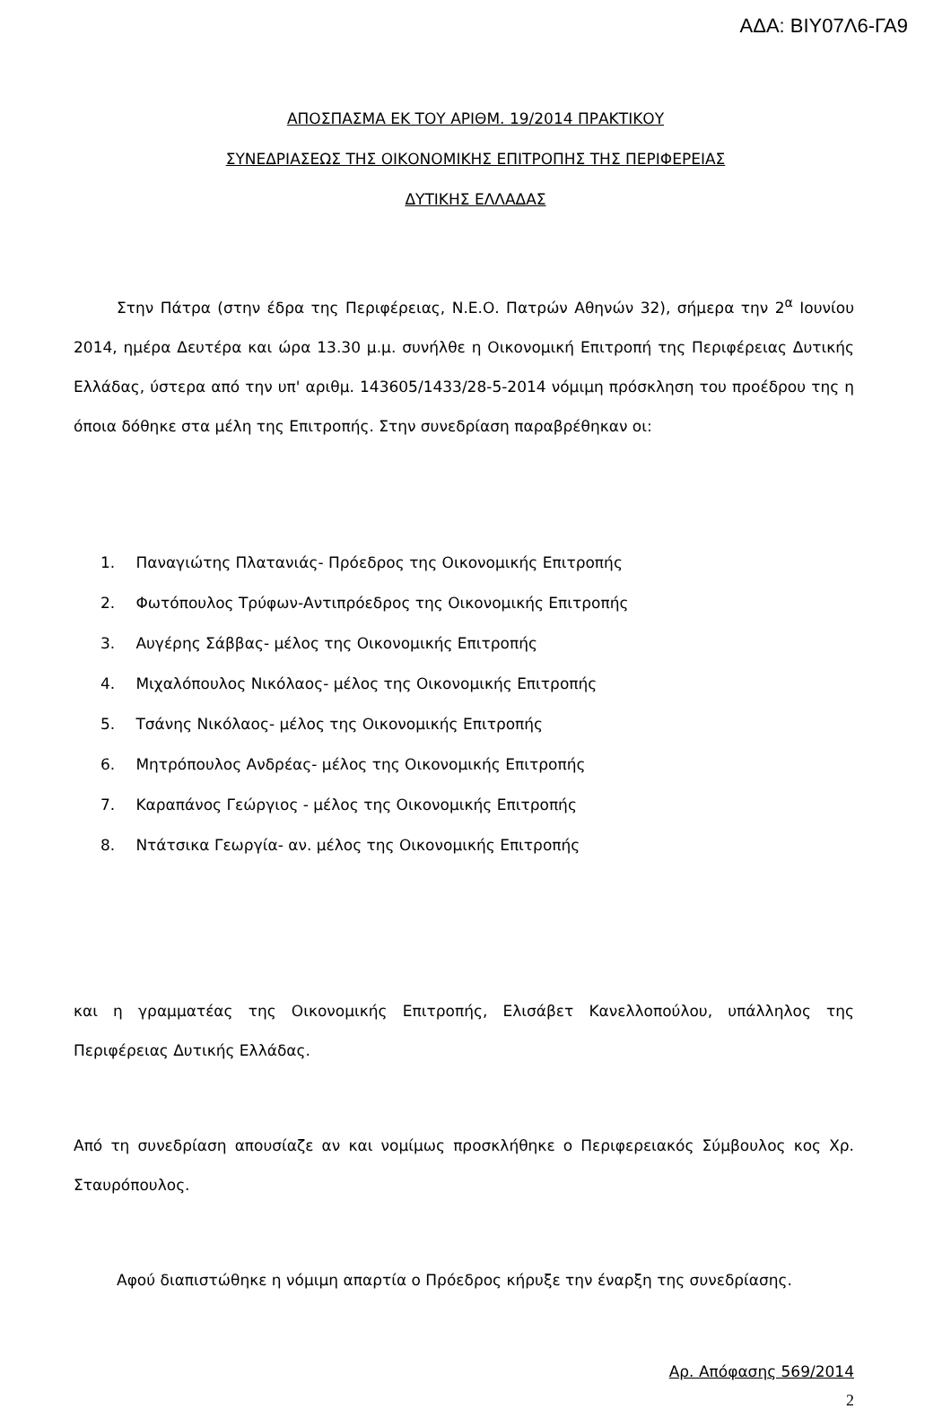ΑΔΑ: ΒΙΥ07Λ6-ΓΑ9
ΑΠΟΣΠΑΣΜΑ ΕΚ ΤΟΥ ΑΡΙΘΜ. 19/2014 ΠΡΑΚΤΙΚΟΥ
ΣΥΝΕΔΡΙΑΣΕΩΣ ΤΗΣ ΟΙΚΟΝΟΜΙΚΗΣ ΕΠΙΤΡΟΠΗΣ ΤΗΣ ΠΕΡΙΦΕΡΕΙΑΣ
ΔΥΤΙΚΗΣ ΕΛΛΑΔΑΣ
Στην Πάτρα (στην έδρα της Περιφέρειας, Ν.Ε.Ο. Πατρών Αθηνών 32), σήμερα την 2<sup>α</sup> Ιουνίου 2014, ημέρα Δευτέρα και ώρα 13.30 μ.μ. συνήλθε η Οικονομική Επιτροπή της Περιφέρειας Δυτικής Ελλάδας, ύστερα από την υπ' αριθμ. 143605/1433/28-5-2014 νόμιμη πρόσκληση του προέδρου της η όποια δόθηκε στα μέλη της Επιτροπής. Στην συνεδρίαση παραβρέθηκαν οι:
1. Παναγιώτης Πλατανιάς- Πρόεδρος της Οικονομικής Επιτροπής
2. Φωτόπουλος Τρύφων-Αντιπρόεδρος της Οικονομικής Επιτροπής
3. Αυγέρης Σάββας- μέλος της Οικονομικής Επιτροπής
4. Μιχαλόπουλος Νικόλαος- μέλος της Οικονομικής Επιτροπής
5. Τσάνης Νικόλαος- μέλος της Οικονομικής Επιτροπής
6. Μητρόπουλος Ανδρέας- μέλος της Οικονομικής Επιτροπής
7. Καραπάνος Γεώργιος - μέλος της Οικονομικής Επιτροπής
8. Ντάτσικα Γεωργία- αν. μέλος της Οικονομικής Επιτροπής
και η γραμματέας της Οικονομικής Επιτροπής, Ελισάβετ Κανελλοπούλου, υπάλληλος της Περιφέρειας Δυτικής Ελλάδας.
Από τη συνεδρίαση απουσίαζε αν και νομίμως προσκλήθηκε ο Περιφερειακός Σύμβουλος κος Χρ. Σταυρόπουλος.
Αφού διαπιστώθηκε η νόμιμη απαρτία ο Πρόεδρος κήρυξε την έναρξη της συνεδρίασης.
Αρ. Απόφασης 569/2014
2